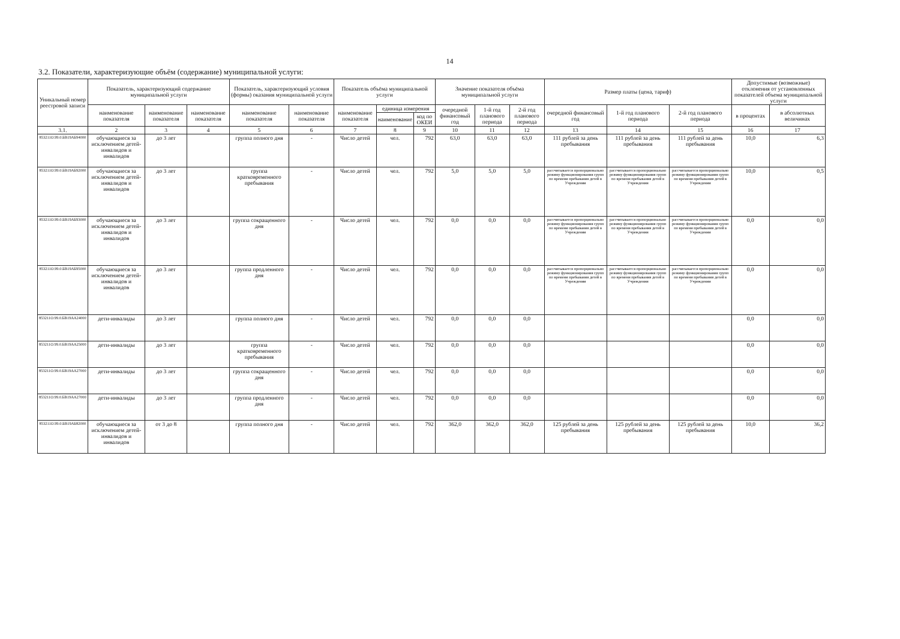14
3.2. Показатели, характеризующие объём (содержание) муниципальной услуги:
| Уникальный номер реестровой записи | Показатель, характеризующий содержание муниципальной услуги | | | Показатель, характеризующий условия (формы) оказания муниципальной услуги | | Показатель объёма муниципальной услуги | | | Значение показателя объёма муниципальной услуги | | | Размер платы (цена, тариф) | | | Допустимые (возможные) отклонения от установленных показателей объема муниципальной услуги | |
| --- | --- | --- | --- | --- | --- | --- | --- | --- | --- | --- | --- | --- | --- | --- | --- | --- |
| | наименование показателя | наименование показателя | наименование показателя | наименование показателя | наименование показателя | наименование показателя | единица измерения | | очередной финансовый год | 1-й год планового периода | 2-й год планового периода | очередной финансовый год | 1-й год планового периода | 2-й год планового периода | в процентах | в абсолютных величинах |
| | | | | | | | наименование | код по ОКЕИ | | | | | | | | |
| 3.1. | 2 | 3 | 4 | 5 | 6 | 7 | 8 | 9 | 10 | 11 | 12 | 13 | 14 | 15 | 16 | 17 |
| 853211О.99.0.БВ19АБ94000 | обучающиеся за исключением детей-инвалидов и инвалидов | до 3 лет | | группа полного дня | - | Число детей | чел. | 792 | 63,0 | 63,0 | 63,0 | 111 рублей за день пребывания | 111 рублей за день пребывания | 111 рублей за день пребывания | 10,0 | 6,3 |
| 853211О.99.0.БВ19АБ92000 | обучающиеся за исключением детей-инвалидов и инвалидов | до 3 лет | | группа кратковременного пребывания | - | Число детей | чел. | 792 | 5,0 | 5,0 | 5,0 | рассчитывается пропорционально режиму функционирования групп по времени пребывания детей в Учреждении | рассчитывается пропорционально режиму функционирования групп по времени пребывания детей в Учреждении | рассчитывается пропорционально режиму функционирования групп по времени пребывания детей в Учреждении | 10,0 | 0,5 |
| 853211О.99.0.БВ19АБ93000 | обучающиеся за исключением детей-инвалидов и инвалидов | до 3 лет | | группа сокращенного дня | - | Число детей | чел. | 792 | 0,0 | 0,0 | 0,0 | рассчитывается пропорционально режиму функционирования групп по времени пребывания детей в Учреждении | рассчитывается пропорционально режиму функционирования групп по времени пребывания детей в Учреждении | рассчитывается пропорционально режиму функционирования групп по времени пребывания детей в Учреждении | 0,0 | 0,0 |
| 853211О.99.0.БВ19АБ95000 | обучающиеся за исключением детей-инвалидов и инвалидов | до 3 лет | | группа продленного дня | - | Число детей | чел. | 792 | 0,0 | 0,0 | 0,0 | рассчитывается пропорционально режиму функционирования групп по времени пребывания детей в Учреждении | рассчитывается пропорционально режиму функционирования групп по времени пребывания детей в Учреждении | рассчитывается пропорционально режиму функционирования групп по времени пребывания детей в Учреждении | 0,0 | 0,0 |
| 853211О.99.0.БВ19АА24000 | дети-инвалиды | до 3 лет | | группа полного дня | - | Число детей | чел. | 792 | 0,0 | 0,0 | 0,0 | | | | 0,0 | 0,0 |
| 853211О.99.0.БВ19АА25000 | дети-инвалиды | до 3 лет | | группа кратковременного пребывания | - | Число детей | чел. | 792 | 0,0 | 0,0 | 0,0 | | | | 0,0 | 0,0 |
| 853211О.99.0.БВ19АА27000 | дети-инвалиды | до 3 лет | | группа сокращенного дня | - | Число детей | чел. | 792 | 0,0 | 0,0 | 0,0 | | | | 0,0 | 0,0 |
| 853211О.99.0.БВ19АА27000 | дети-инвалиды | до 3 лет | | группа продленного дня | - | Число детей | чел. | 792 | 0,0 | 0,0 | 0,0 | | | | 0,0 | 0,0 |
| 853211О.99.0.БВ19АБ82000 | обучающиеся за исключением детей-инвалидов и инвалидов | от 3 до 8 | | группа полного дня | - | Число детей | чел. | 792 | 362,0 | 362,0 | 362,0 | 125 рублей за день пребывания | 125 рублей за день пребывания | 125 рублей за день пребывания | 10,0 | 36,2 |